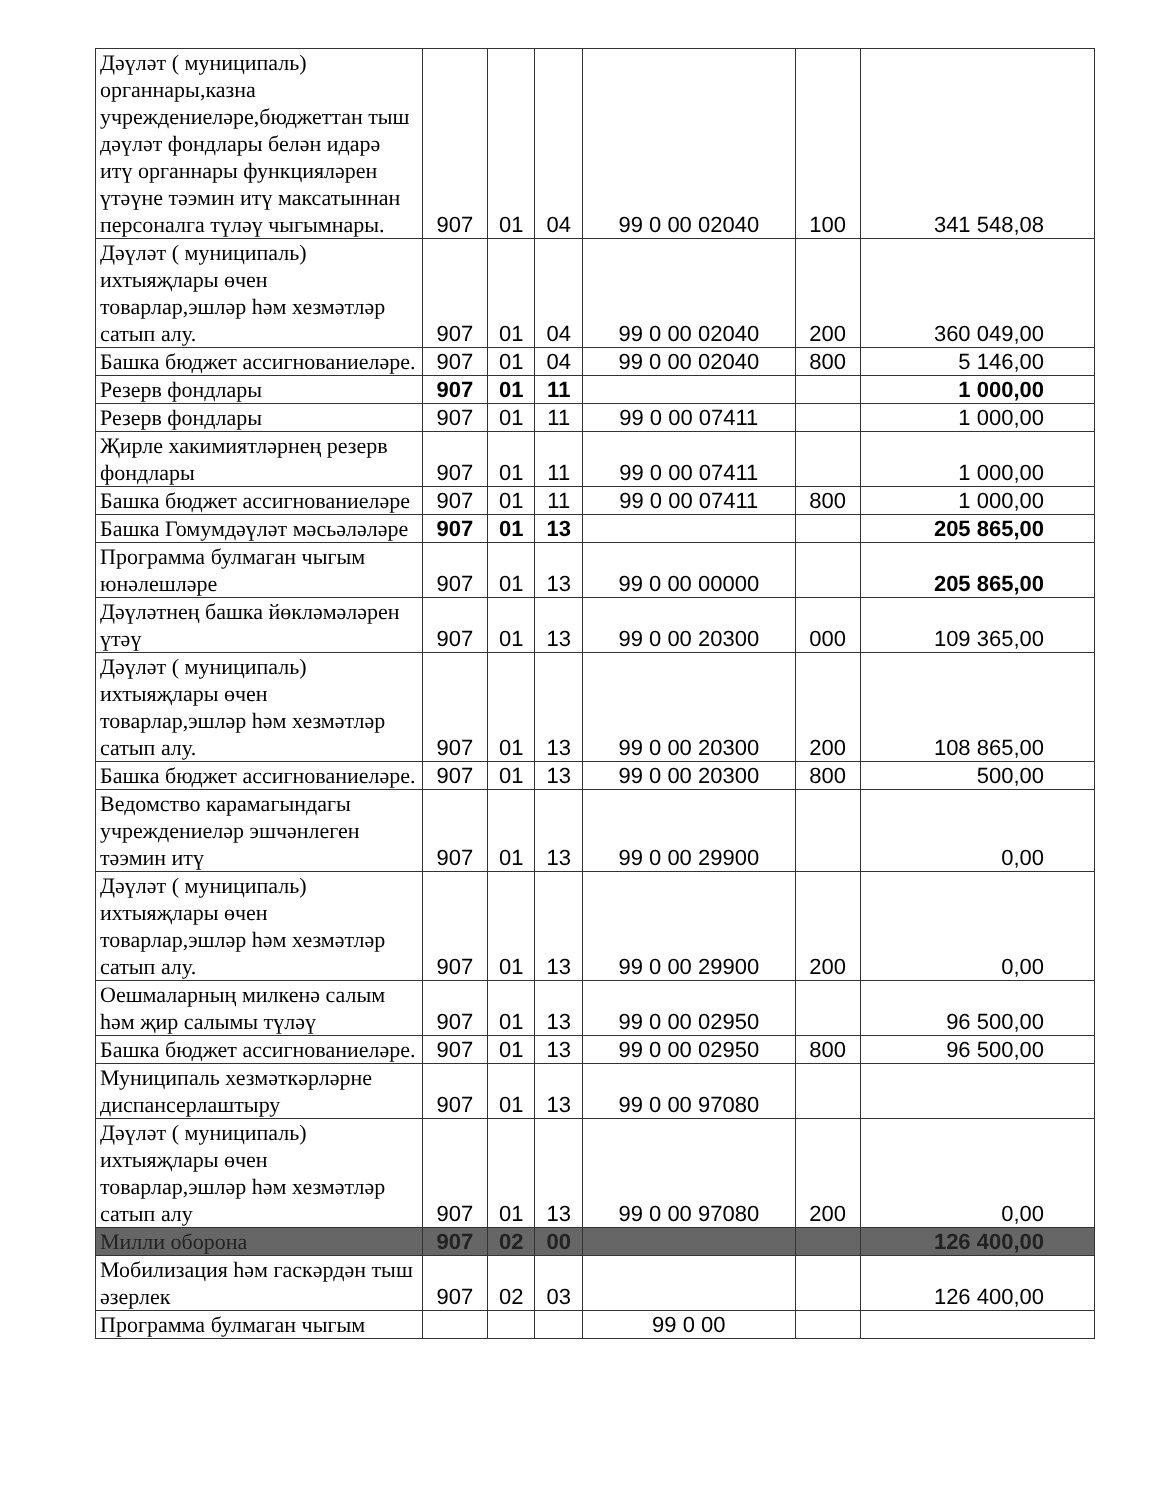| Дәүләт ( муниципаль) органнары,казна учреждениеләре,бюджеттан тыш дәүләт фондлары белән идарә итү органнары функцияләрен үтәүне тәэмин итү максатыннан персоналга түләү чыгымнары. | 907 | 01 | 04 | 99 0 00 02040 | 100 | 341 548,08 |
| Дәүләт ( муниципаль) ихтыяҗлары өчен товарлар,эшләр һәм хезмәтләр сатып алу. | 907 | 01 | 04 | 99 0 00 02040 | 200 | 360 049,00 |
| Башка бюджет ассигнованиеләре. | 907 | 01 | 04 | 99 0 00 02040 | 800 | 5 146,00 |
| Резерв фондлары | 907 | 01 | 11 | | | 1 000,00 |
| Резерв фондлары | 907 | 01 | 11 | 99 0 00 07411 | | 1 000,00 |
| Җирле хакимиятләрнең резерв фондлары | 907 | 01 | 11 | 99 0 00 07411 | | 1 000,00 |
| Башка бюджет ассигнованиеләре | 907 | 01 | 11 | 99 0 00 07411 | 800 | 1 000,00 |
| Башка Гомумдәүләт мәсьәләләре | 907 | 01 | 13 | | | 205 865,00 |
| Программа булмаган чыгым юнәлешләре | 907 | 01 | 13 | 99 0 00 00000 | | 205 865,00 |
| Дәүләтнең башка йөкләмәләрен үтәү | 907 | 01 | 13 | 99 0 00 20300 | 000 | 109 365,00 |
| Дәүләт ( муниципаль) ихтыяҗлары өчен товарлар,эшләр һәм хезмәтләр сатып алу. | 907 | 01 | 13 | 99 0 00 20300 | 200 | 108 865,00 |
| Башка бюджет ассигнованиеләре. | 907 | 01 | 13 | 99 0 00 20300 | 800 | 500,00 |
| Ведомство карамагындагы учреждениеләр эшчәнлеген тәэмин итү | 907 | 01 | 13 | 99 0 00 29900 | | 0,00 |
| Дәүләт ( муниципаль) ихтыяҗлары өчен товарлар,эшләр һәм хезмәтләр сатып алу. | 907 | 01 | 13 | 99 0 00 29900 | 200 | 0,00 |
| Оешмаларның милкенә салым һәм җир салымы түләү | 907 | 01 | 13 | 99 0 00 02950 | | 96 500,00 |
| Башка бюджет ассигнованиеләре. | 907 | 01 | 13 | 99 0 00 02950 | 800 | 96 500,00 |
| Муниципаль хезмәткәрләрне диспансерлаштыру | 907 | 01 | 13 | 99 0 00 97080 | | |
| Дәүләт ( муниципаль) ихтыяҗлары өчен товарлар,эшләр һәм хезмәтләр сатып алу | 907 | 01 | 13 | 99 0 00 97080 | 200 | 0,00 |
| Милли оборона | 907 | 02 | 00 | | | 126 400,00 |
| Мобилизация һәм гаскәрдән тыш әзерлек | 907 | 02 | 03 | | | 126 400,00 |
| Программа булмаган чыгым | | | | 99 0 00 | | |